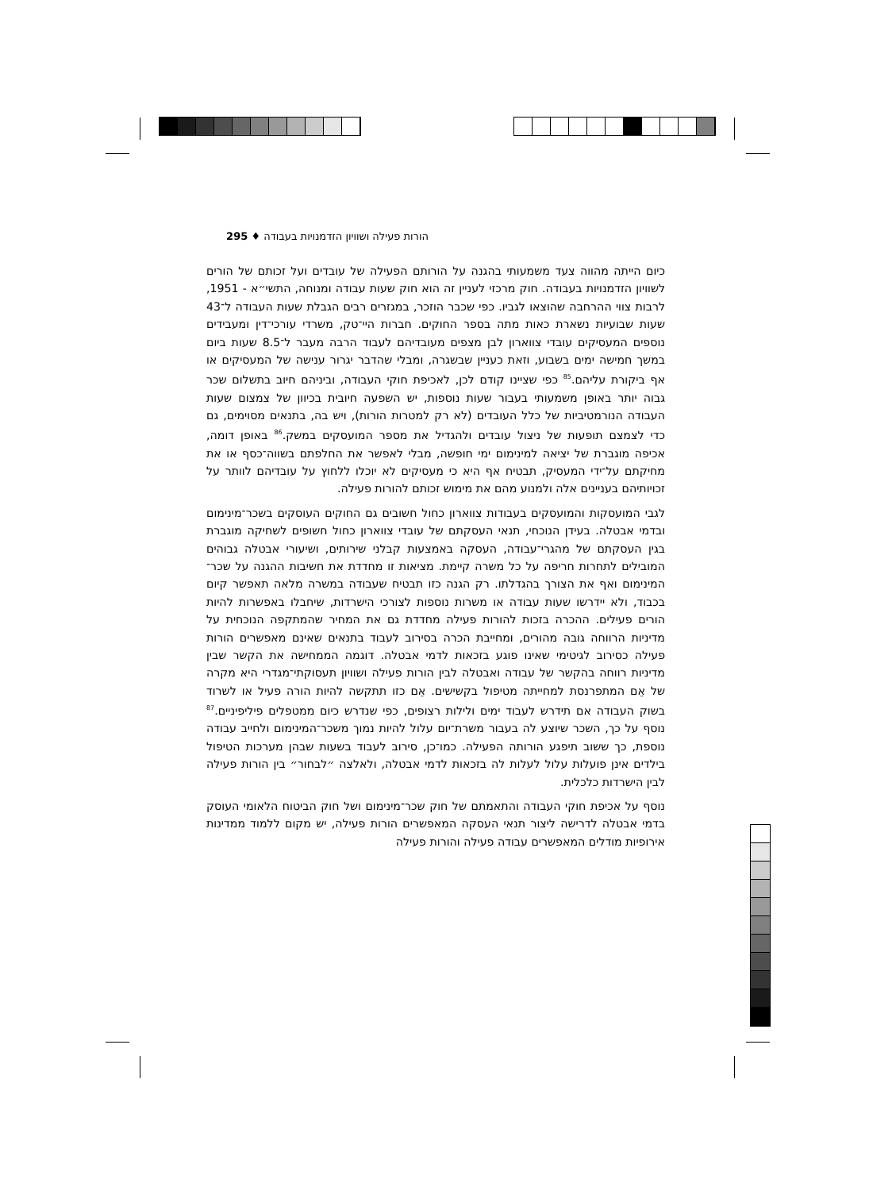הורות פעילה ושוויון הזדמנויות בעבודה ♦ 295
כיום הייתה מהווה צעד משמעותי בהגנה על הורותם הפעילה של עובדים ועל זכותם של הורים לשוויון הזדמנויות בעבודה. חוק מרכזי לעניין זה הוא חוק שעות עבודה ומנוחה, התשי״א - 1951, לרבות צווי ההרחבה שהוצאו לגביו. כפי שכבר הוזכר, במגזרים רבים הגבלת שעות העבודה ל־43 שעות שבועיות נשארת כאות מתה בספר החוקים. חברות היי־טק, משרדי עורכי־דין ומעבידים נוספים המעסיקים עובדי צווארון לבן מצפים מעובדיהם לעבוד הרבה מעבר ל־8.5 שעות ביום במשך חמישה ימים בשבוע, וזאת כעניין שבשגרה, ומבלי שהדבר יגרור ענישה של המעסיקים או אף ביקורת עליהם.<sup>85</sup> כפי שציינו קודם לכן, לאכיפת חוקי העבודה, וביניהם חיוב בתשלום שכר גבוה יותר באופן משמעותי בעבור שעות נוספות, יש השפעה חיובית בכיוון של צמצום שעות העבודה הנורמטיביות של כלל העובדים (לא רק למטרות הורות), ויש בה, בתנאים מסוימים, גם כדי לצמצם תופעות של ניצול עובדים ולהגדיל את מספר המועסקים במשק.<sup>86</sup> באופן דומה, אכיפה מוגברת של יציאה למינימום ימי חופשה, מבלי לאפשר את החלפתם בשווה־כסף או את מחיקתם על־ידי המעסיק, תבטיח אף היא כי מעסיקים לא יוכלו ללחוץ על עובדיהם לוותר על זכויותיהם בעניינים אלה ולמנוע מהם את מימוש זכותם להורות פעילה.
לגבי המועסקות והמועסקים בעבודות צווארון כחול חשובים גם החוקים העוסקים בשכר־מינימום ובדמי אבטלה. בעידן הנוכחי, תנאי העסקתם של עובדי צווארון כחול חשופים לשחיקה מוגברת בגין העסקתם של מהגרי־עבודה, העסקה באמצעות קבלני שירותים, ושיעורי אבטלה גבוהים המובילים לתחרות חריפה על כל משרה קיימת. מציאות זו מחדדת את חשיבות ההגנה על שכר־המינימום ואף את הצורך בהגדלתו. רק הגנה כזו תבטיח שעבודה במשרה מלאה תאפשר קיום בכבוד, ולא יידרשו שעות עבודה או משרות נוספות לצורכי הישרדות, שיחבלו באפשרות להיות הורים פעילים. ההכרה בזכות להורות פעילה מחדדת גם את המחיר שהמתקפה הנוכחית על מדיניות הרווחה גובה מהורים, ומחייבת הכרה בסירוב לעבוד בתנאים שאינם מאפשרים הורות פעילה כסירוב לגיטימי שאינו פוגע בזכאות לדמי אבטלה. דוגמה הממחישה את הקשר שבין מדיניות רווחה בהקשר של עבודה ואבטלה לבין הורות פעילה ושוויון תעסוקתי־מגדרי היא מקרה של אֵם המתפרנסת למחייתה מטיפול בקשישים. אֵם כזו תתקשה להיות הורה פעיל או לשרוד בשוק העבודה אם תידרש לעבוד ימים ולילות רצופים, כפי שנדרש כיום ממטפלים פיליפיניים.<sup>87</sup> נוסף על כך, השכר שיוצע לה בעבור משרת־יום עלול להיות נמוך משכר־המינימום ולחייב עבודה נוספת, כך ששוב תיפגע הורותה הפעילה. כמו־כן, סירוב לעבוד בשעות שבהן מערכות הטיפול בילדים אינן פועלות עלול לעלות לה בזכאות לדמי אבטלה, ולאלצה ״לבחור״ בין הורות פעילה לבין הישרדות כלכלית.
נוסף על אכיפת חוקי העבודה והתאמתם של חוק שכר־מינימום ושל חוק הביטוח הלאומי העוסק בדמי אבטלה לדרישה ליצור תנאי העסקה המאפשרים הורות פעילה, יש מקום ללמוד ממדינות אירופיות מודלים המאפשרים עבודה פעילה והורות פעילה